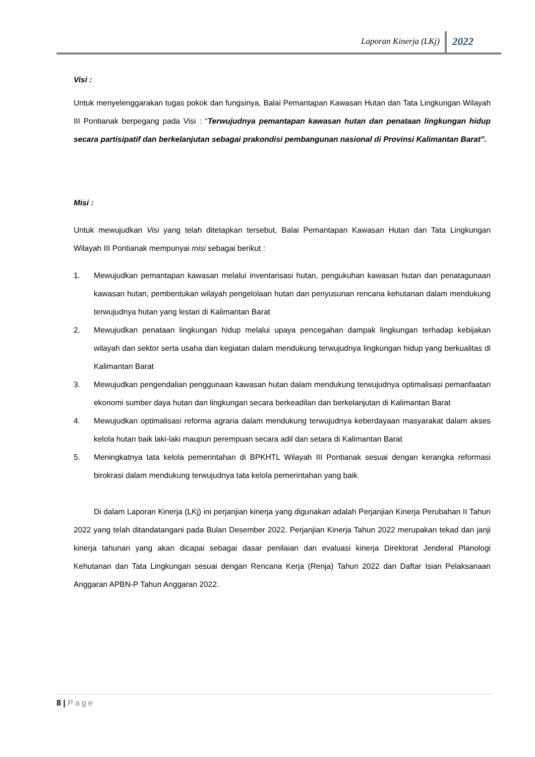Laporan Kinerja (LKj) 2022
Visi :
Untuk menyelenggarakan tugas pokok dan fungsinya, Balai Pemantapan Kawasan Hutan dan Tata Lingkungan Wilayah III Pontianak berpegang pada Visi : “Terwujudnya pemantapan kawasan hutan dan penataan lingkungan hidup secara partisipatif dan berkelanjutan sebagai prakondisi pembangunan nasional di Provinsi Kalimantan Barat”.
Misi :
Untuk mewujudkan Visi yang telah ditetapkan tersebut, Balai Pemantapan Kawasan Hutan dan Tata Lingkungan Wilayah III Pontianak mempunyai misi sebagai berikut :
1. Mewujudkan pemantapan kawasan melalui inventarisasi hutan, pengukuhan kawasan hutan dan penatagunaan kawasan hutan, pembentukan wilayah pengelolaan hutan dan penyusunan rencana kehutanan dalam mendukung terwujudnya hutan yang lestari di Kalimantan Barat
2. Mewujudkan penataan lingkungan hidup melalui upaya pencegahan dampak lingkungan terhadap kebijakan wilayah dan sektor serta usaha dan kegiatan dalam mendukung terwujudnya lingkungan hidup yang berkualitas di Kalimantan Barat
3. Mewujudkan pengendalian penggunaan kawasan hutan dalam mendukung terwujudnya optimalisasi pemanfaatan ekonomi sumber daya hutan dan lingkungan secara berkeadilan dan berkelanjutan di Kalimantan Barat
4. Mewujudkan optimalisasi reforma agraria dalam mendukung terwujudnya keberdayaan masyarakat dalam akses kelola hutan baik laki-laki maupun perempuan secara adil dan setara di Kalimantan Barat
5. Meningkatnya tata kelola pemerintahan di BPKHTL Wilayah III Pontianak sesuai dengan kerangka reformasi birokrasi dalam mendukung terwujudnya tata kelola pemerintahan yang baik
Di dalam Laporan Kinerja (LKj) ini perjanjian kinerja yang digunakan adalah Perjanjian Kinerja Perubahan II Tahun 2022 yang telah ditandatangani pada Bulan Desember 2022. Perjanjian Kinerja Tahun 2022 merupakan tekad dan janji kinerja tahunan yang akan dicapai sebagai dasar penilaian dan evaluasi kinerja Direktorat Jenderal Planologi Kehutanan dan Tata Lingkungan sesuai dengan Rencana Kerja (Renja) Tahun 2022 dan Daftar Isian Pelaksanaan Anggaran APBN-P Tahun Anggaran 2022.
8 | Page